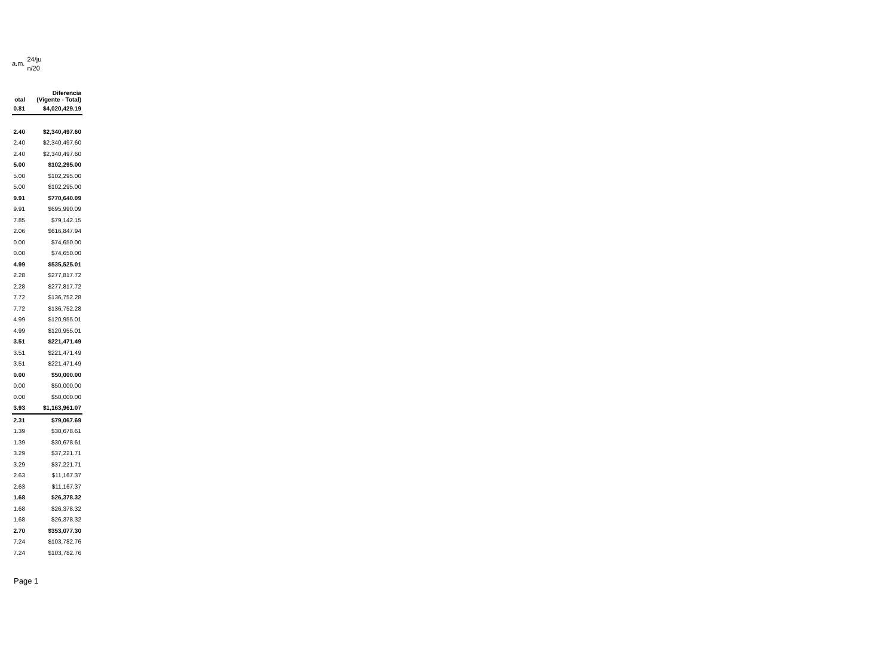a.m. 24/ju n/20
| otal | Diferencia (Vigente - Total) |
| --- | --- |
| 0.81 | $4,020,429.19 |
| 2.40 | $2,340,497.60 |
| 2.40 | $2,340,497.60 |
| 2.40 | $2,340,497.60 |
| 5.00 | $102,295.00 |
| 5.00 | $102,295.00 |
| 5.00 | $102,295.00 |
| 9.91 | $770,640.09 |
| 9.91 | $695,990.09 |
| 7.85 | $79,142.15 |
| 2.06 | $616,847.94 |
| 0.00 | $74,650.00 |
| 0.00 | $74,650.00 |
| 4.99 | $535,525.01 |
| 2.28 | $277,817.72 |
| 2.28 | $277,817.72 |
| 7.72 | $136,752.28 |
| 7.72 | $136,752.28 |
| 4.99 | $120,955.01 |
| 4.99 | $120,955.01 |
| 3.51 | $221,471.49 |
| 3.51 | $221,471.49 |
| 3.51 | $221,471.49 |
| 0.00 | $50,000.00 |
| 0.00 | $50,000.00 |
| 0.00 | $50,000.00 |
| 3.93 | $1,163,961.07 |
| 2.31 | $79,067.69 |
| 1.39 | $30,678.61 |
| 1.39 | $30,678.61 |
| 3.29 | $37,221.71 |
| 3.29 | $37,221.71 |
| 2.63 | $11,167.37 |
| 2.63 | $11,167.37 |
| 1.68 | $26,378.32 |
| 1.68 | $26,378.32 |
| 1.68 | $26,378.32 |
| 2.70 | $353,077.30 |
| 7.24 | $103,782.76 |
| 7.24 | $103,782.76 |
Page 1